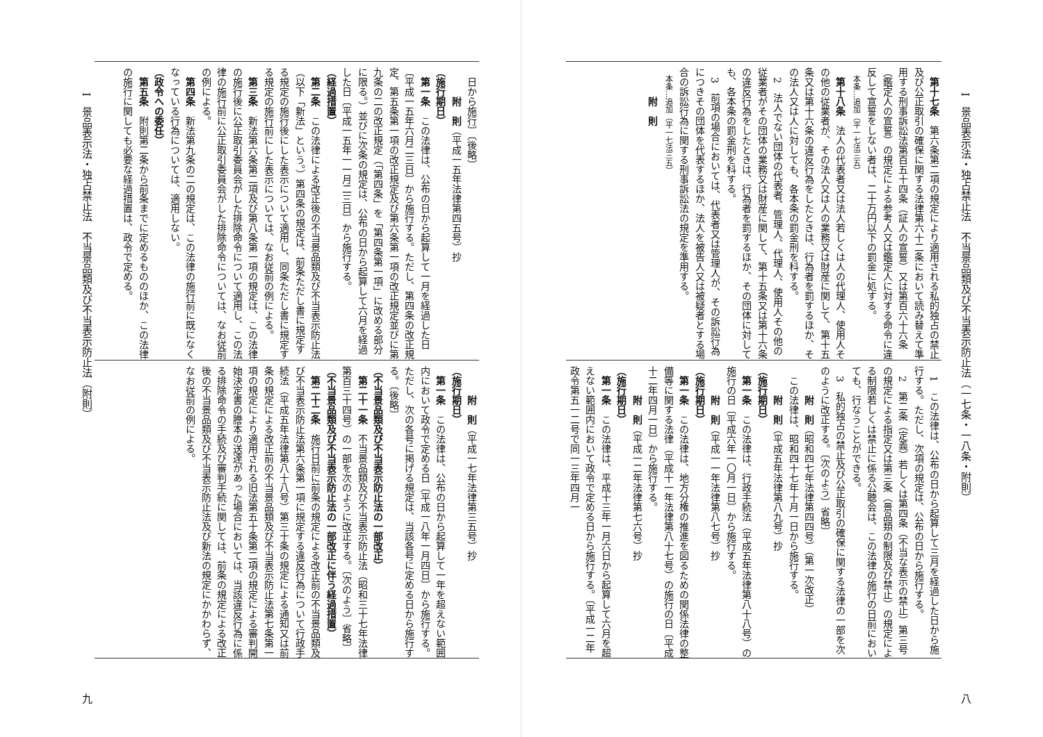I　景品表示法・独占禁止法　不当景品類及び不当表示防止法（一七条・一八条・附則） 八
第十七条　第六条第二項の規定により適用される私的独占の禁止及び公正取引の確保に関する法律第六十二条において読み替えて準用する刑事訴訟法第百五十四条（証人の宣誓）又は第百六十六条（鑑定人の宣誓）の規定による参考人又は鑑定人に対する命令に違反して宣誓をしない者は、二十万円以下の罰金に処する。
本条…追加（平一七法三五）
第十八条　法人の代表者又は法人若しくは人の代理人、使用人その他の従業者が、その法人又は人の業務又は財産に関して、第十五条又は第十六条の違反行為をしたときは、行為者を罰するほか、その法人又は人に対しても、各本条の罰金刑を科する。
2　法人でない団体の代表者、管理人、代理人、使用人その他の従業者がその団体の業務又は財産に関して、第十五条又は第十六条の違反行為をしたときは、行為者を罰するほか、その団体に対しても、各本条の罰金刑を科する。
3　前項の場合においては、代表者又は管理人が、その訴訟行為につきその団体を代表するほか、法人を被告人又は被疑者とする場合の訴訟行為に関する刑事訴訟法の規定を準用する。
本条…追加（平一七法三五）
附　則
1　この法律は、公布の日から起算して三月を経過した日から施行する。ただし、次項の規定は、公布の日から施行する。
2　第二条（定義）若しくは第四条（不当な表示の禁止）第三号の規定による指定又は第三条（景品類の制限及び禁止）の規定による制限若しくは禁止に係る公聴会は、この法律の施行の日前においても、行なうことができる。
3　私的独占の禁止及び公正取引の確保に関する法律の一部を次のように改正する。〔次のよう〕省略〕
附　則（昭和四七年法律第四四号）（第一次改正）
この法律は、昭和四十七年十月一日から施行する。
附　則（平成五年法律第八九号）抄
（施行期日）
第一条　この法律は、行政手続法（平成五年法律第八十八号）の施行の日〔平成六年一〇月一日〕から施行する。
附　則（平成一一年法律第八七号）抄
（施行期日）
第一条　この法律は、地方分権の推進を図るための関係法律の整備等に関する法律（平成十一年法律第八十七号）の施行の日〔平成十二年四月一日〕から施行する。
附　則（平成一二年法律第七六号）抄
（施行期日）
第一条　この法律は、平成十三年一月六日から起算して六月を超えない範囲内において政令で定める日から施行する。〔平成一二年政令第五一二号で同一三年四月一
日から施行〕〔後略〕
附　則（平成一五年法律第四五号）抄
（施行期日）
第一条　この法律は、公布の日から起算して一月を経過した日〔平成一五年六月二三日〕から施行する。ただし、第四条の改正規定、第五条第一項の改正規定及び第六条第一項の改正規定並びに第九条の二の改正規定（「第四条」を「第四条第一項」に改める部分に限る。）並びに次条の規定は、公布の日から起算して六月を経過した日〔平成一五年一一月二三日〕から施行する。
（経過措置）
第二条　この法律による改正後の不当景品類及び不当表示防止法（以下「新法」という。）第四条の規定は、前条ただし書に規定する規定の施行後にした表示について適用し、同条ただし書に規定する規定の施行前にした表示については、なお従前の例による。
第三条　新法第六条第二項及び第八条第一項の規定は、この法律の施行後に公正取引委員会がした排除命令について適用し、この法律の施行前に公正取引委員会がした排除命令については、なお従前の例による。
第四条　新法第九条の二の規定は、この法律の施行前に既になくなっている行為については、適用しない。
（政令への委任）
第五条　附則第二条から前条までに定めるもののほか、この法律の施行に関しても必要な経過措置は、政令で定める。
附　則（平成一七年法律第三五号）抄
（施行期日）
第一条　この法律は、公布の日から起算して一年を超えない範囲内において政令で定める日〔平成一八年一月四日〕から施行する。ただし、次の各号に掲げる規定は、当該各号に定める日から施行する。〔後略〕
（不当景品類及び不当表示防止法の一部改正）
第二十一条　不当景品類及び不当表示防止法（昭和三十七年法律第百三十四号）の一部を次のように改正する。〔次のよう〕省略〕
（不当景品類及び不当表示防止法の一部改正に伴う経過措置）
第二十二条　施行日前に前条の規定による改正前の不当景品類及び不当表示防止法第六条第一項に規定する違反行為について行政手続法（平成五年法律第八十八号）第三十条の規定による通知又は前条の規定による改正前の不当景品類及び不当表示防止法第七条第一項の規定により適用される旧法第五十条第二項の規定による審判開始決定書の謄本の送達があった場合においては、当該違反行為に係る排除命令の手続及び審判手続に関しては、前条の規定による改正後の不当景品類及び不当表示防止法及び新法の規定にかかわらず、なお従前の例による。
I　景品表示法・独占禁止法　不当景品類及び不当表示防止法（附則） 九